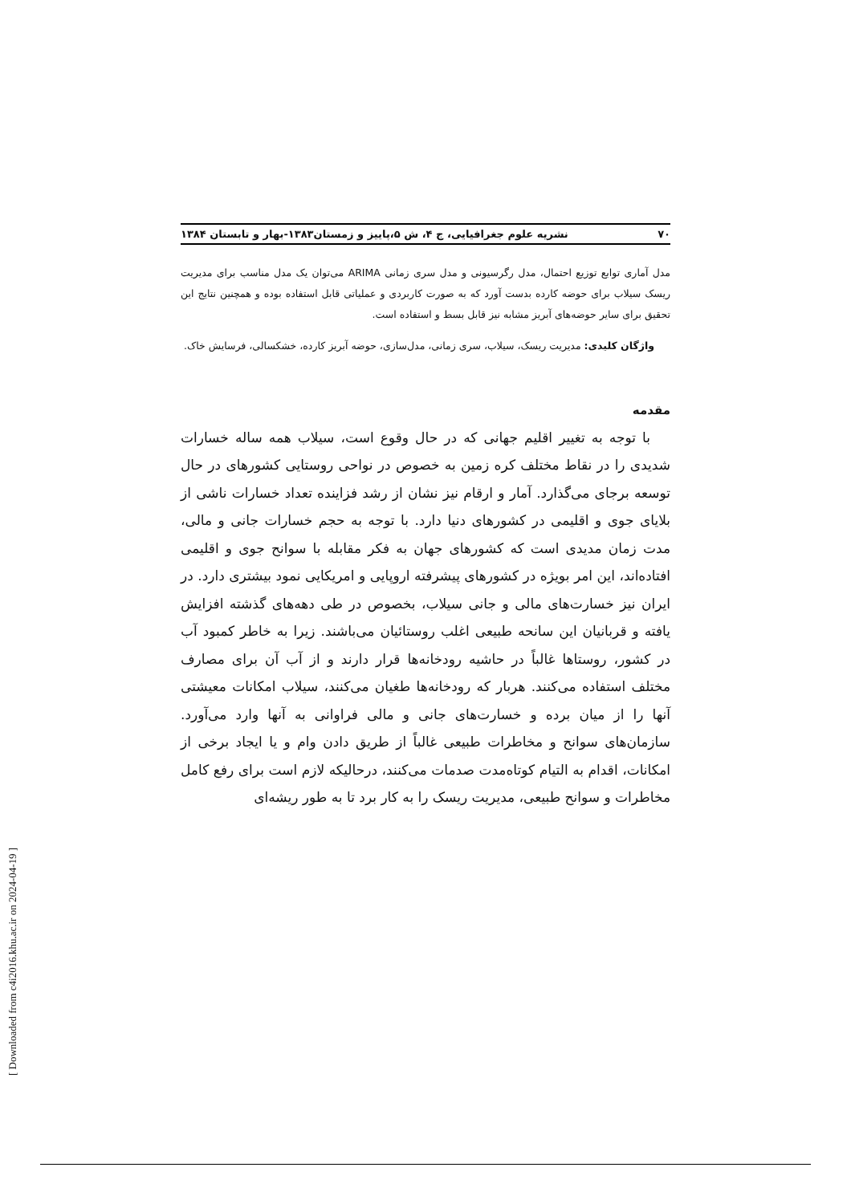۷۰ نشریه علوم جغرافیایی، ج ۴، ش ۵،پاییز و زمستان۱۳۸۳-بهار و تابستان ۱۳۸۴
مدل آماری توابع توزیع احتمال، مدل رگرسیونی و مدل سری زمانی ARIMA می‌توان یک مدل مناسب برای مدیریت ریسک سیلاب برای حوضه کارده بدست آورد که به صورت کاربردی و عملیاتی قابل استفاده بوده و همچنین نتایج این تحقیق برای سایر حوضه‌های آبریز مشابه نیز قابل بسط و استفاده است.
واژگان کلیدی: مدیریت ریسک، سیلاب، سری زمانی، مدل‌سازی، حوضه آبریز کارده، خشکسالی، فرسایش خاک.
مقدمه
با توجه به تغییر اقلیم جهانی که در حال وقوع است، سیلاب همه ساله خسارات شدیدی را در نقاط مختلف کره زمین به خصوص در نواحی روستایی کشورهای در حال توسعه برجای می‌گذارد. آمار و ارقام نیز نشان از رشد فزاینده تعداد خسارات ناشی از بلایای جوی و اقلیمی در کشورهای دنیا دارد. با توجه به حجم خسارات جانی و مالی، مدت زمان مدیدی است که کشورهای جهان به فکر مقابله با سوانح جوی و اقلیمی افتاده‌اند، این امر بویژه در کشورهای پیشرفته اروپایی و امریکایی نمود بیشتری دارد. در ایران نیز خسارت‌های مالی و جانی سیلاب، بخصوص در طی دهه‌های گذشته افزایش یافته و قربانیان این سانحه طبیعی اغلب روستائیان می‌باشند. زیرا به خاطر کمبود آب در کشور، روستاها غالباً در حاشیه رودخانه‌ها قرار دارند و از آب آن برای مصارف مختلف استفاده می‌کنند. هربار که رودخانه‌ها طغیان می‌کنند، سیلاب امکانات معیشتی آنها را از میان برده و خسارت‌های جانی و مالی فراوانی به آنها وارد می‌آورد. سازمان‌های سوانح و مخاطرات طبیعی غالباً از طریق دادن وام و یا ایجاد برخی از امکانات، اقدام به التیام کوتاه‌مدت صدمات می‌کنند، درحالیکه لازم است برای رفع کامل مخاطرات و سوانح طبیعی، مدیریت ریسک را به کار برد تا به طور ریشه‌ای
[ Downloaded from c4i2016.khu.ac.ir on 2024-04-19 ]